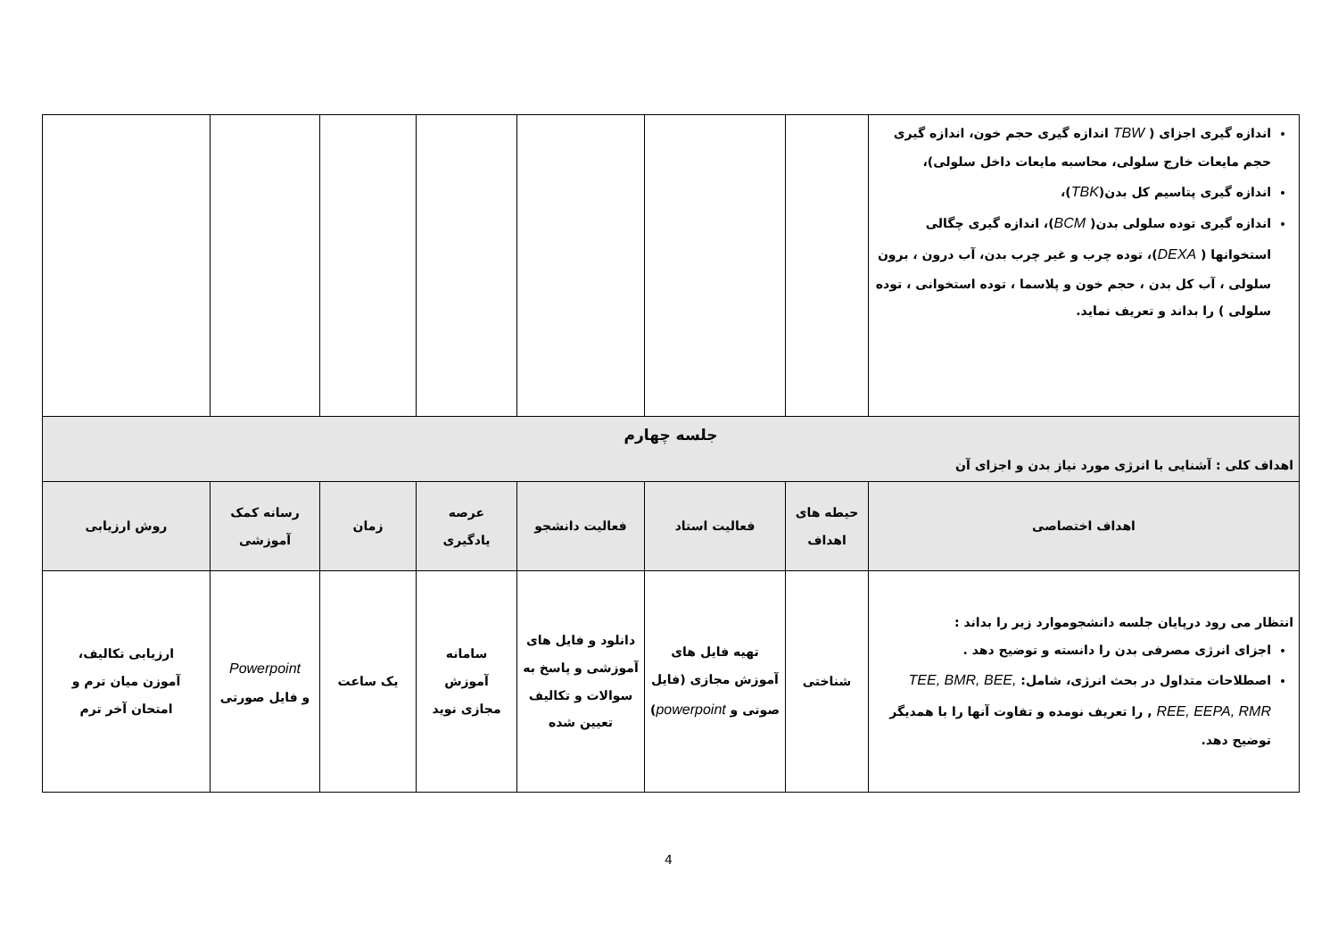| اندازه گیری اجزای ( TBW اندازه گیری حجم خون، اندازه گیری حجم مایعات خارج سلولی، محاسبه مایعات داخل سلولی)، اندازه گیری پتاسیم کل بدن( TBK )، اندازه گیری توده سلولی بدن( BCM )، اندازه گیری چگالی استخوانها ( DEXA )، توده چرب و غیر چرب بدن، آب درون ، برون سلولی ، آب کل بدن ، حجم خون و پلاسما ، توده استخوانی ، توده سلولی ) را بداند و تعریف نماید. | | | | | | | |
| جلسه چهارم اهداف کلی : آشنایی با انرژی مورد نیاز بدن و اجزای آن | | | | | | | |
| اهداف اختصاصی | حیطه های اهداف | فعالیت استاد | فعالیت دانشجو | عرصه یادگیری | زمان | رسانه کمک آموزشی | روش ارزیابی |
| انتظار می رود درپایان جلسه دانشجوموارد زیر را بداند : اجزای انرژی مصرفی بدن را دانسته و توضیح دهد . اصطلاحات متداول در بحث انرژی، شامل: TEE, BMR, BEE, REE, EEPA, RMR , را تعریف نومده و تفاوت آنها را با همدیگر توضیح دهد. | شناختی | تهیه فایل های آموزش مجازی (فایل صوتی و powerpoint ) | دانلود و فایل های آموزشی و پاسخ به سوالات و تکالیف تعیین شده | سامانه آموزش مجازی نوید | یک ساعت | Powerpoint و فایل صورتی | ارزیابی تکالیف، آموزن میان ترم و امتحان آخر ترم |
4